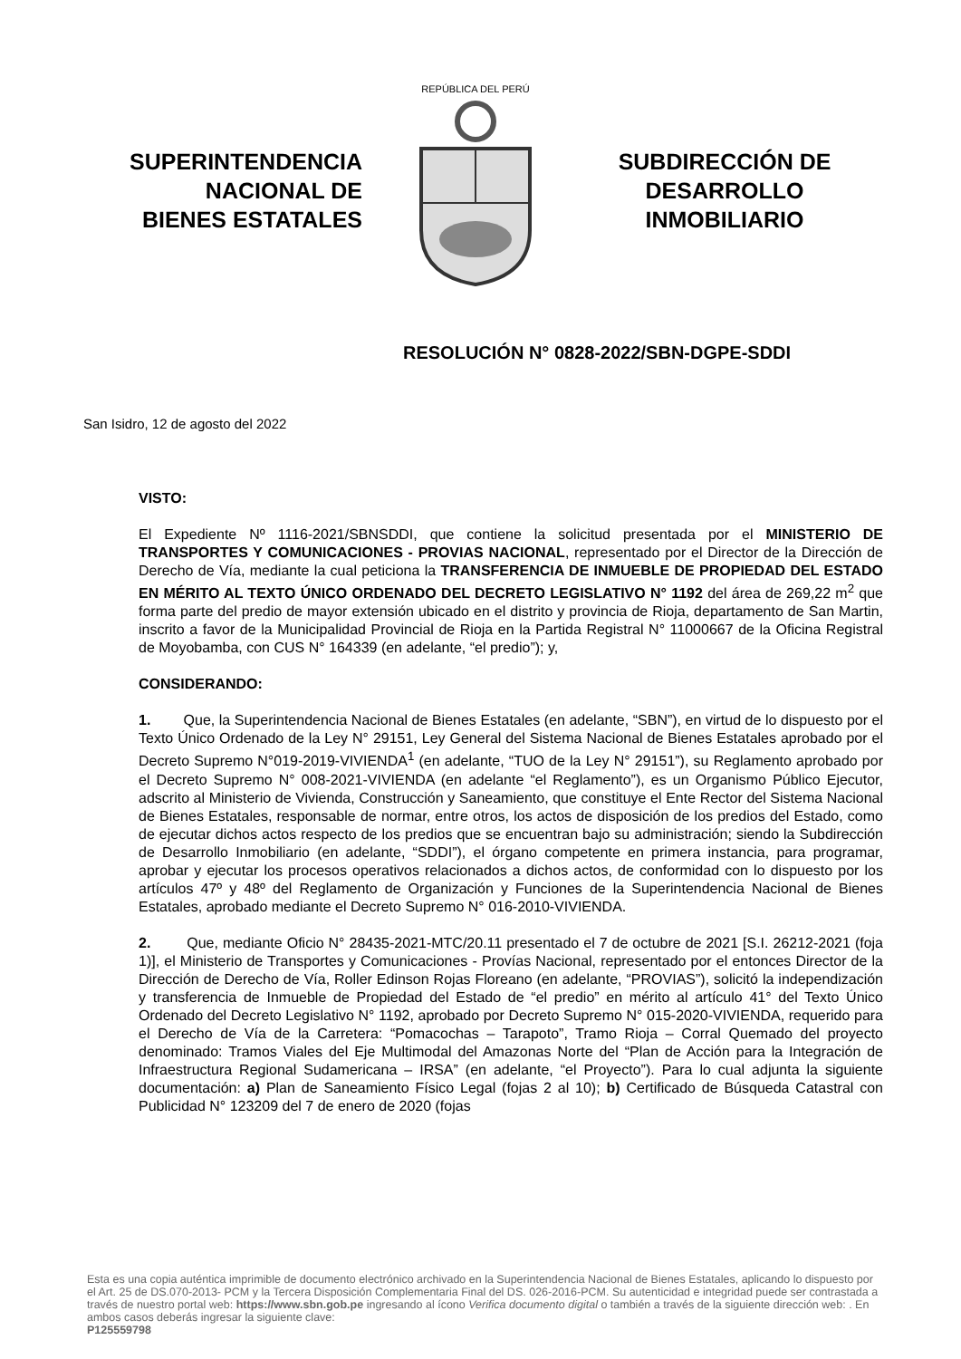SUPERINTENDENCIA
NACIONAL DE
BIENES ESTATALES
REPÚBLICA DEL PERÚ
SUBDIRECCIÓN DE
DESARROLLO
INMOBILIARIO
RESOLUCIÓN N° 0828-2022/SBN-DGPE-SDDI
San Isidro, 12 de agosto del 2022
VISTO:
El Expediente Nº 1116-2021/SBNSDDI, que contiene la solicitud presentada por el MINISTERIO DE TRANSPORTES Y COMUNICACIONES - PROVIAS NACIONAL, representado por el Director de la Dirección de Derecho de Vía, mediante la cual peticiona la TRANSFERENCIA DE INMUEBLE DE PROPIEDAD DEL ESTADO EN MÉRITO AL TEXTO ÚNICO ORDENADO DEL DECRETO LEGISLATIVO N° 1192 del área de 269,22 m<sup>2</sup> que forma parte del predio de mayor extensión ubicado en el distrito y provincia de Rioja, departamento de San Martin, inscrito a favor de la Municipalidad Provincial de Rioja en la Partida Registral N° 11000667 de la Oficina Registral de Moyobamba, con CUS N° 164339 (en adelante, “el predio”); y,
CONSIDERANDO:
1. Que, la Superintendencia Nacional de Bienes Estatales (en adelante, “SBN”), en virtud de lo dispuesto por el Texto Único Ordenado de la Ley N° 29151, Ley General del Sistema Nacional de Bienes Estatales aprobado por el Decreto Supremo N°019-2019-VIVIENDA<sup>1</sup> (en adelante, “TUO de la Ley N° 29151”), su Reglamento aprobado por el Decreto Supremo N° 008-2021-VIVIENDA (en adelante “el Reglamento”), es un Organismo Público Ejecutor, adscrito al Ministerio de Vivienda, Construcción y Saneamiento, que constituye el Ente Rector del Sistema Nacional de Bienes Estatales, responsable de normar, entre otros, los actos de disposición de los predios del Estado, como de ejecutar dichos actos respecto de los predios que se encuentran bajo su administración; siendo la Subdirección de Desarrollo Inmobiliario (en adelante, “SDDI”), el órgano competente en primera instancia, para programar, aprobar y ejecutar los procesos operativos relacionados a dichos actos, de conformidad con lo dispuesto por los artículos 47º y 48º del Reglamento de Organización y Funciones de la Superintendencia Nacional de Bienes Estatales, aprobado mediante el Decreto Supremo N° 016-2010-VIVIENDA.
2. Que, mediante Oficio N° 28435-2021-MTC/20.11 presentado el 7 de octubre de 2021 [S.I. 26212-2021 (foja 1)], el Ministerio de Transportes y Comunicaciones - Provías Nacional, representado por el entonces Director de la Dirección de Derecho de Vía, Roller Edinson Rojas Floreano (en adelante, “PROVIAS”), solicitó la independización y transferencia de Inmueble de Propiedad del Estado de “el predio” en mérito al artículo 41° del Texto Único Ordenado del Decreto Legislativo N° 1192, aprobado por Decreto Supremo N° 015-2020-VIVIENDA, requerido para el Derecho de Vía de la Carretera: “Pomacochas – Tarapoto”, Tramo Rioja – Corral Quemado del proyecto denominado: Tramos Viales del Eje Multimodal del Amazonas Norte del “Plan de Acción para la Integración de Infraestructura Regional Sudamericana – IRSA” (en adelante, “el Proyecto”). Para lo cual adjunta la siguiente documentación: a) Plan de Saneamiento Físico Legal (fojas 2 al 10); b) Certificado de Búsqueda Catastral con Publicidad N° 123209 del 7 de enero de 2020 (fojas
Esta es una copia auténtica imprimible de documento electrónico archivado en la Superintendencia Nacional de Bienes Estatales, aplicando lo dispuesto por el Art. 25 de DS.070-2013- PCM y la Tercera Disposición Complementaria Final del DS. 026-2016-PCM. Su autenticidad e integridad puede ser contrastada a través de nuestro portal web: https://www.sbn.gob.pe ingresando al ícono Verifica documento digital o también a través de la siguiente dirección web: . En ambos casos deberás ingresar la siguiente clave:
P125559798